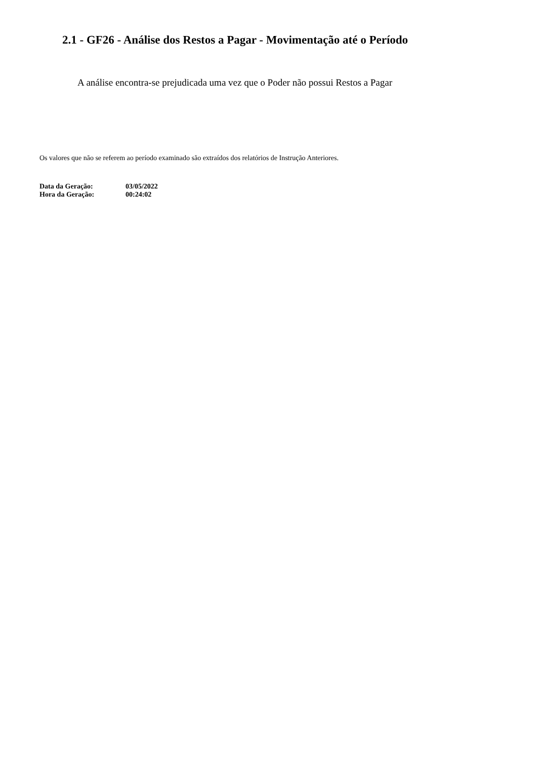2.1 - GF26 - Análise dos Restos a Pagar - Movimentação até o Período
A análise encontra-se prejudicada uma vez que o Poder não possui Restos a Pagar
Os valores que não se referem ao período examinado são extraídos dos relatórios de Instrução Anteriores.
| Data da Geração: | 03/05/2022 |
| Hora da Geração: | 00:24:02 |